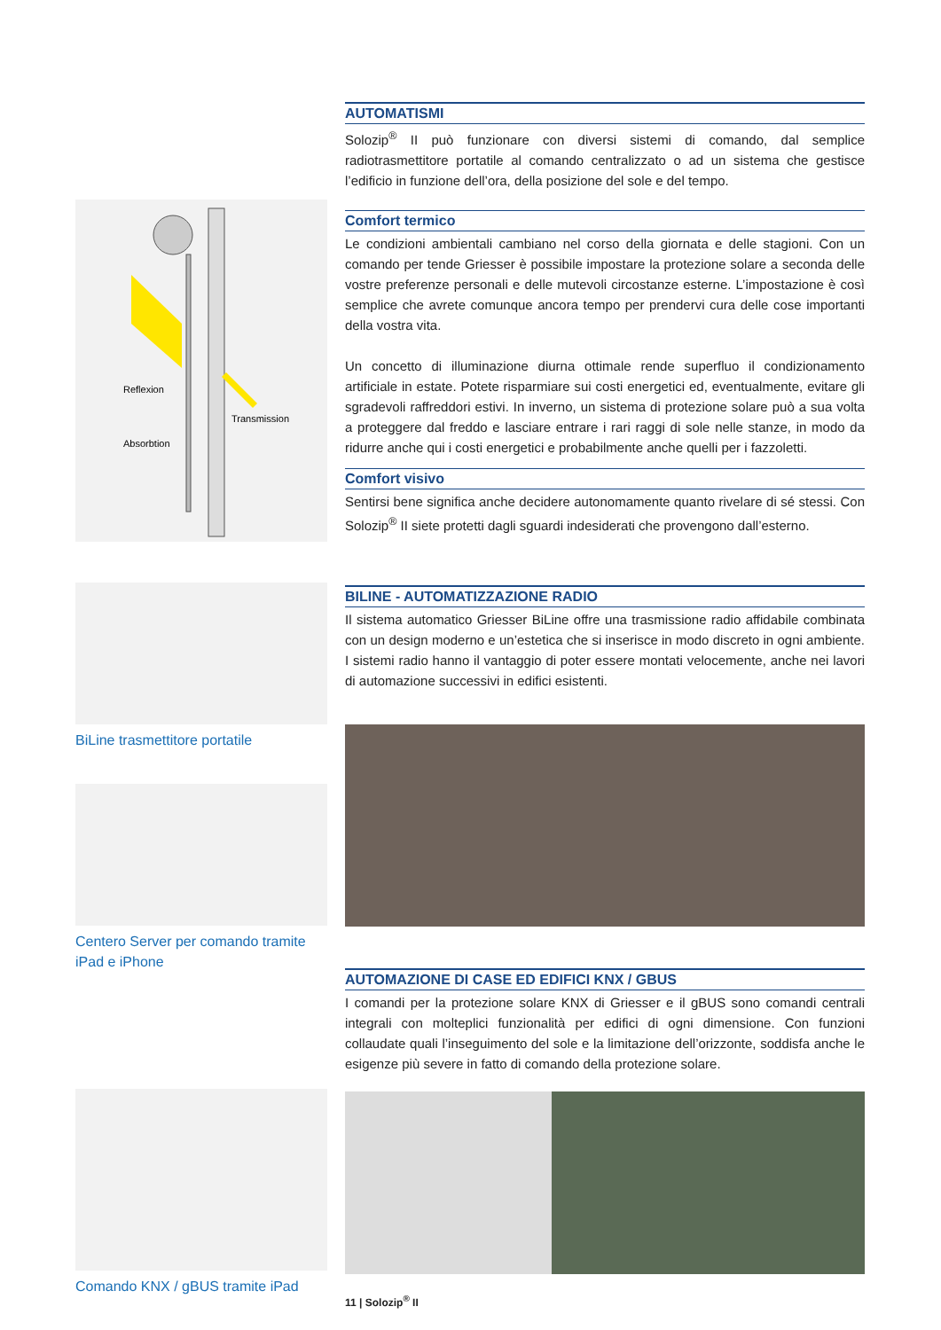AUTOMATISMI
Solozip<sup>®</sup> II può funzionare con diversi sistemi di comando, dal semplice radiotrasmettitore portatile al comando centralizzato o ad un sistema che gestisce l’edificio in funzione dell’ora, della posizione del sole e del tempo.
Comfort termico
Le condizioni ambientali cambiano nel corso della giornata e delle stagioni. Con un comando per tende Griesser è possibile impostare la protezione solare a seconda delle vostre preferenze personali e delle mutevoli circostanze esterne. L’impostazione è così semplice che avrete comunque ancora tempo per prendervi cura delle cose importanti della vostra vita.
Un concetto di illuminazione diurna ottimale rende superfluo il condizionamento artificiale in estate. Potete risparmiare sui costi energetici ed, eventualmente, evitare gli sgradevoli raffreddori estivi. In inverno, un sistema di protezione solare può a sua volta a proteggere dal freddo e lasciare entrare i rari raggi di sole nelle stanze, in modo da ridurre anche qui i costi energetici e probabilmente anche quelli per i fazzoletti.
Comfort visivo
Sentirsi bene significa anche decidere autonomamente quanto rivelare di sé stessi. Con Solozip<sup>®</sup> II siete protetti dagli sguardi indesiderati che provengono dall’esterno.
Reflexion
Transmission
Absorbtion
BILINE - AUTOMATIZZAZIONE RADIO
Il sistema automatico Griesser BiLine offre una trasmissione radio affidabile combinata con un design moderno e un’estetica che si inserisce in modo discreto in ogni ambiente. I sistemi radio hanno il vantaggio di poter essere montati velocemente, anche nei lavori di automazione successivi in edifici esistenti.
BiLine trasmettitore portatile
Centero Server per comando tramite iPad e iPhone
AUTOMAZIONE DI CASE ED EDIFICI KNX / GBUS
I comandi per la protezione solare KNX di Griesser e il gBUS sono comandi centrali integrali con molteplici funzionalità per edifici di ogni dimensione. Con funzioni collaudate quali l’inseguimento del sole e la limitazione dell’orizzonte, soddisfa anche le esigenze più severe in fatto di comando della protezione solare.
11 | Solozip<sup>®</sup> II
Comando KNX / gBUS tramite iPad